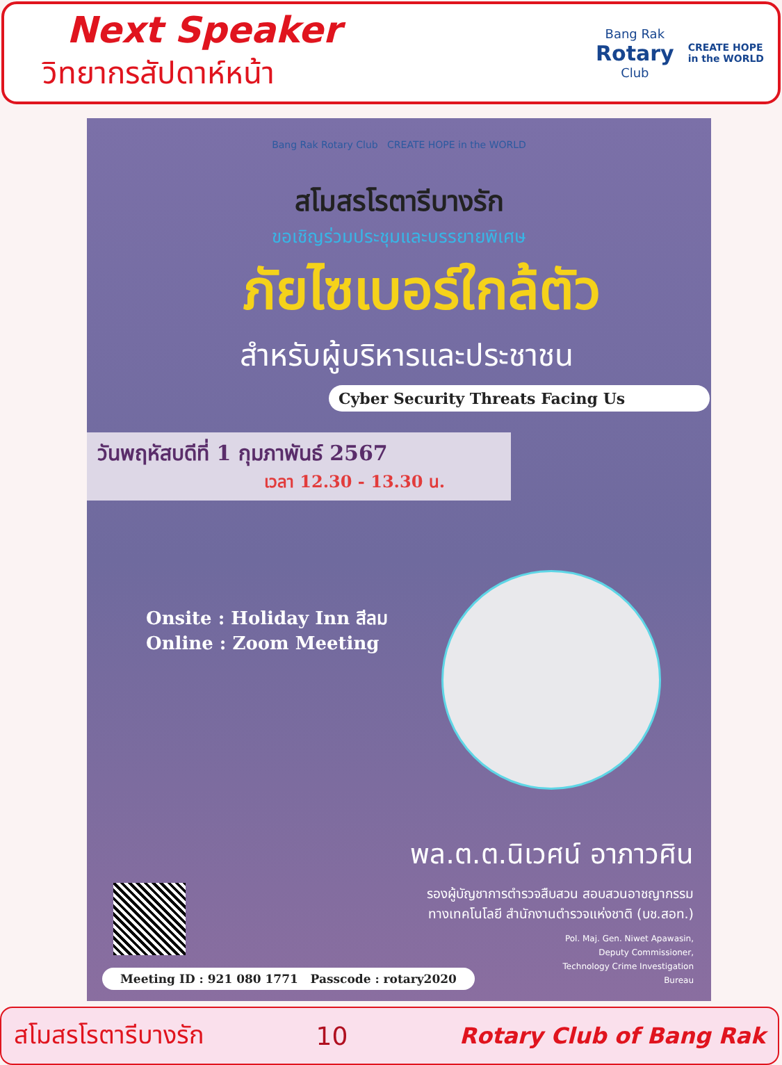Next Speaker
วิทยากรสัปดาห์หน้า
Bang Rak
Rotary
Club
CREATE HOPE
in the WORLD
Bang Rak Rotary Club CREATE HOPE in the WORLD
สโมสรโรตารีบางรัก
ขอเชิญร่วมประชุมและบรรยายพิเศษ
ภัยไซเบอร์ใกล้ตัว
สำหรับผู้บริหารและประชาชน
Cyber Security Threats Facing Us
วันพฤหัสบดีที่ 1 กุมภาพันธ์ 2567
เวลา 12.30 - 13.30 น.
Onsite : Holiday Inn สีลม
Online : Zoom Meeting
พล.ต.ต.นิเวศน์ อาภาวศิน
รองผู้บัญชาการตำรวจสืบสวน สอบสวนอาชญากรรม
ทางเทคโนโลยี สำนักงานตำรวจแห่งชาติ (บช.สอท.)
Pol. Maj. Gen. Niwet Apawasin,
Deputy Commissioner,
Technology Crime Investigation
Bureau
Meeting ID : 921 080 1771 Passcode : rotary2020
สโมสรโรตารีบางรัก 10 Rotary Club of Bang Rak